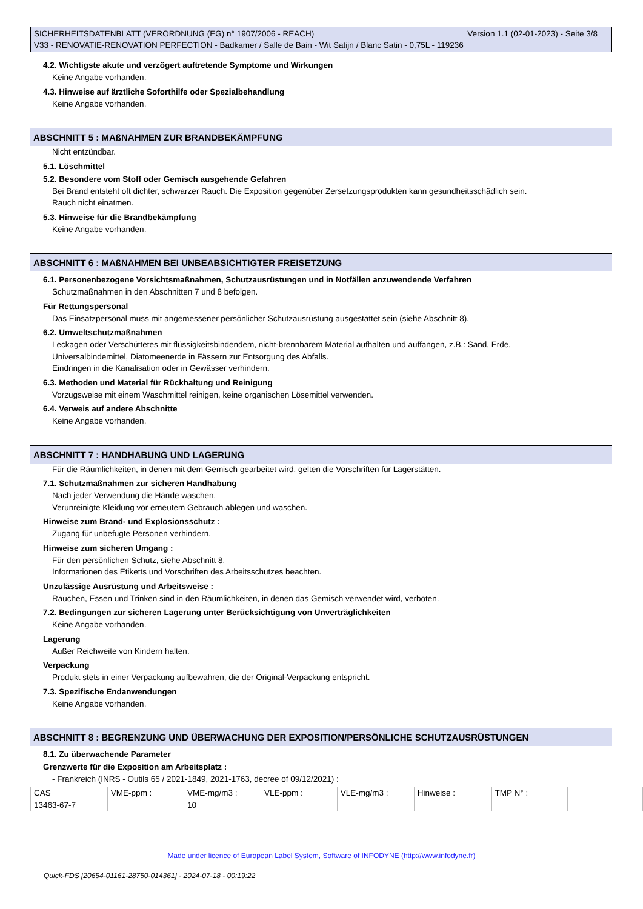Version 1.1 (02-01-2023) - Seite 3/8 SICHERHEITSDATENBLATT (VERORDNUNG (EG) n° 1907/2006 - REACH)
V33 - RENOVATIE-RENOVATION PERFECTION - Badkamer / Salle de Bain - Wit Satijn / Blanc Satin - 0,75L - 119236
4.2. Wichtigste akute und verzögert auftretende Symptome und Wirkungen
Keine Angabe vorhanden.
4.3. Hinweise auf ärztliche Soforthilfe oder Spezialbehandlung
Keine Angabe vorhanden.
ABSCHNITT 5 : MAßNAHMEN ZUR BRANDBEKÄMPFUNG
Nicht entzündbar.
5.1. Löschmittel
5.2. Besondere vom Stoff oder Gemisch ausgehende Gefahren
Bei Brand entsteht oft dichter, schwarzer Rauch. Die Exposition gegenüber Zersetzungsprodukten kann gesundheitsschädlich sein.
Rauch nicht einatmen.
5.3. Hinweise für die Brandbekämpfung
Keine Angabe vorhanden.
ABSCHNITT 6 : MAßNAHMEN BEI UNBEABSICHTIGTER FREISETZUNG
6.1. Personenbezogene Vorsichtsmaßnahmen, Schutzausrüstungen und in Notfällen anzuwendende Verfahren
Schutzmaßnahmen in den Abschnitten 7 und 8 befolgen.
Für Rettungspersonal
Das Einsatzpersonal muss mit angemessener persönlicher Schutzausrüstung ausgestattet sein (siehe Abschnitt 8).
6.2. Umweltschutzmaßnahmen
Leckagen oder Verschüttetes mit flüssigkeitsbindendem, nicht-brennbarem Material aufhalten und auffangen, z.B.: Sand, Erde,
Universalbindemittel, Diatomeenerde in Fässern zur Entsorgung des Abfalls.
Eindringen in die Kanalisation oder in Gewässer verhindern.
6.3. Methoden und Material für Rückhaltung und Reinigung
Vorzugsweise mit einem Waschmittel reinigen, keine organischen Lösemittel verwenden.
6.4. Verweis auf andere Abschnitte
Keine Angabe vorhanden.
ABSCHNITT 7 : HANDHABUNG UND LAGERUNG
Für die Räumlichkeiten, in denen mit dem Gemisch gearbeitet wird, gelten die Vorschriften für Lagerstätten.
7.1. Schutzmaßnahmen zur sicheren Handhabung
Nach jeder Verwendung die Hände waschen.
Verunreinigte Kleidung vor erneutem Gebrauch ablegen und waschen.
Hinweise zum Brand- und Explosionsschutz :
Zugang für unbefugte Personen verhindern.
Hinweise zum sicheren Umgang :
Für den persönlichen Schutz, siehe Abschnitt 8.
Informationen des Etiketts und Vorschriften des Arbeitsschutzes beachten.
Unzulässige Ausrüstung und Arbeitsweise :
Rauchen, Essen und Trinken sind in den Räumlichkeiten, in denen das Gemisch verwendet wird, verboten.
7.2. Bedingungen zur sicheren Lagerung unter Berücksichtigung von Unverträglichkeiten
Keine Angabe vorhanden.
Lagerung
Außer Reichweite von Kindern halten.
Verpackung
Produkt stets in einer Verpackung aufbewahren, die der Original-Verpackung entspricht.
7.3. Spezifische Endanwendungen
Keine Angabe vorhanden.
ABSCHNITT 8 : BEGRENZUNG UND ÜBERWACHUNG DER EXPOSITION/PERSÖNLICHE SCHUTZAUSRÜSTUNGEN
8.1. Zu überwachende Parameter
Grenzwerte für die Exposition am Arbeitsplatz :
- Frankreich (INRS - Outils 65 / 2021-1849, 2021-1763, decree of 09/12/2021) :
| CAS | VME-ppm : | VME-mg/m3 : | VLE-ppm : | VLE-mg/m3 : | Hinweise : | TMP N° : | |
| 13463-67-7 | | 10 | | | | | |
Made under licence of European Label System, Software of INFODYNE (http://www.infodyne.fr)
Quick-FDS [20654-01161-28750-014361] - 2024-07-18 - 00:19:22